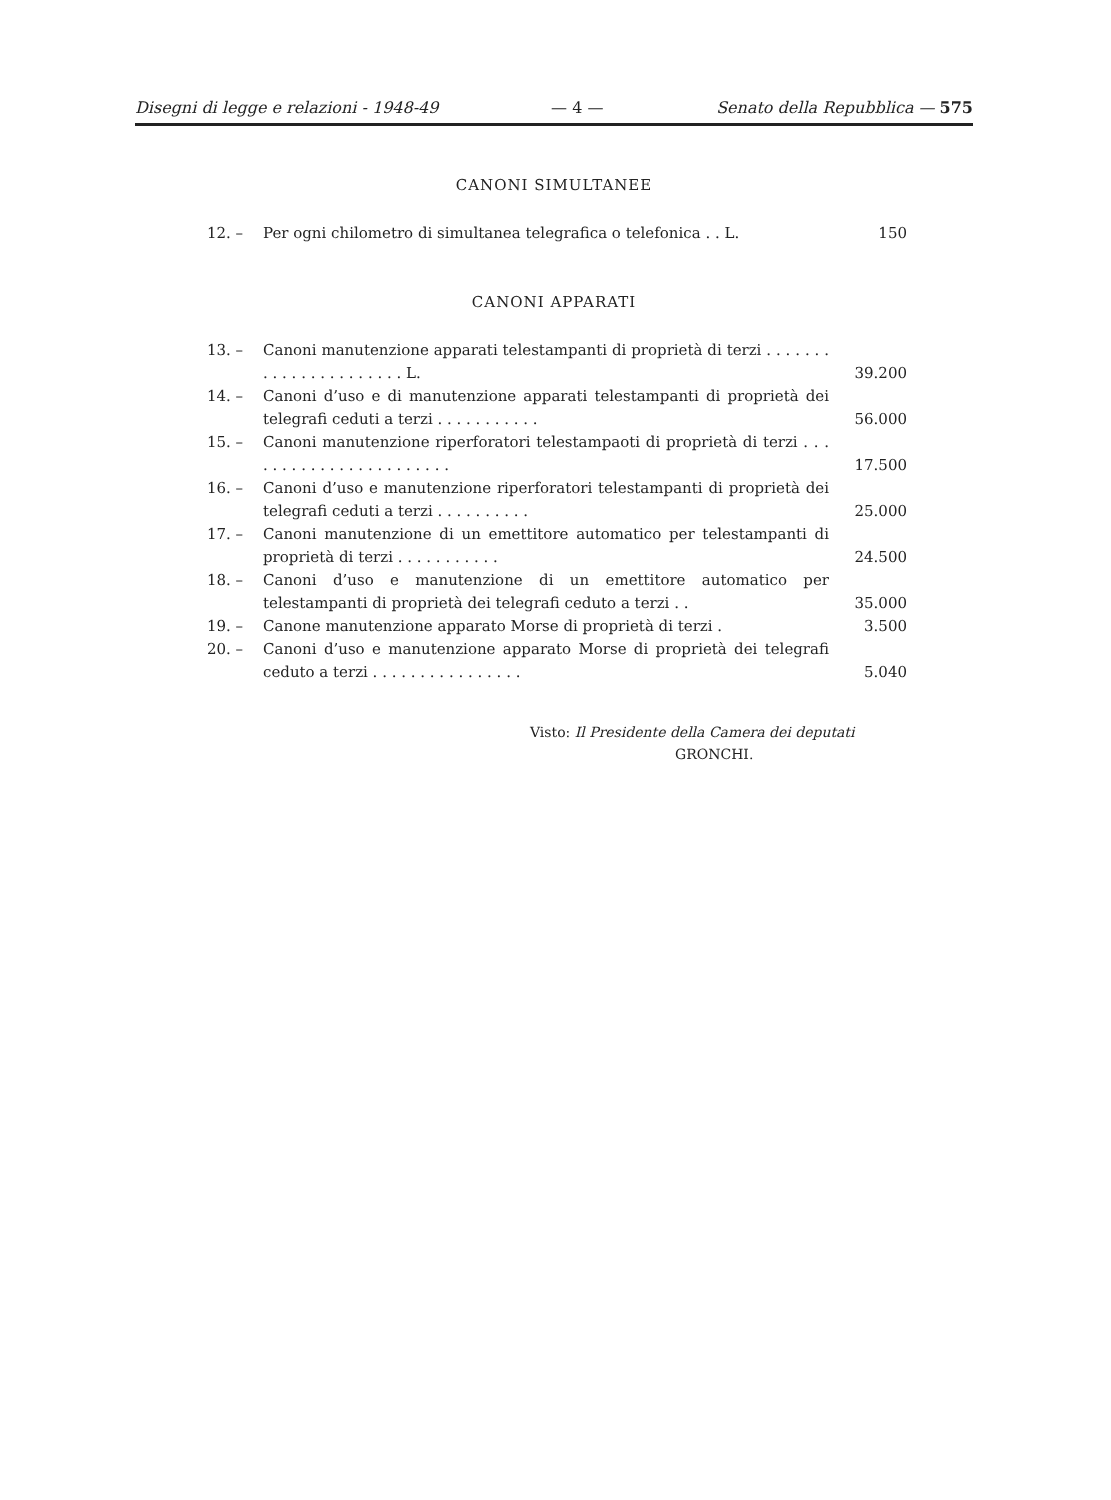Disegni di legge e relazioni - 1948-49 — 4 — Senato della Repubblica — 575
CANONI SIMULTANEE
12. – Per ogni chilometro di simultanea telegrafica o telefonica . . L. 150
CANONI APPARATI
13. – Canoni manutenzione apparati telestampanti di proprietà di terzi . . . . . . . . . . . . . . . . . . . . . . L. 39.200
14. – Canoni d’uso e di manutenzione apparati telestampanti di proprietà dei telegrafi ceduti a terzi . . . . . . . . . . . 56.000
15. – Canoni manutenzione riperforatori telestampaoti di proprietà di terzi . . . . . . . . . . . . . . . . . . . . . . . 17.500
16. – Canoni d’uso e manutenzione riperforatori telestampanti di proprietà dei telegrafi ceduti a terzi . . . . . . . . . . 25.000
17. – Canoni manutenzione di un emettitore automatico per telestampanti di proprietà di terzi . . . . . . . . . . . 24.500
18. – Canoni d’uso e manutenzione di un emettitore automatico per telestampanti di proprietà dei telegrafi ceduto a terzi . . 35.000
19. – Canone manutenzione apparato Morse di proprietà di terzi . 3.500
20. – Canoni d’uso e manutenzione apparato Morse di proprietà dei telegrafi ceduto a terzi . . . . . . . . . . . . . . . . 5.040
Visto: Il Presidente della Camera dei deputati
GRONCHI.